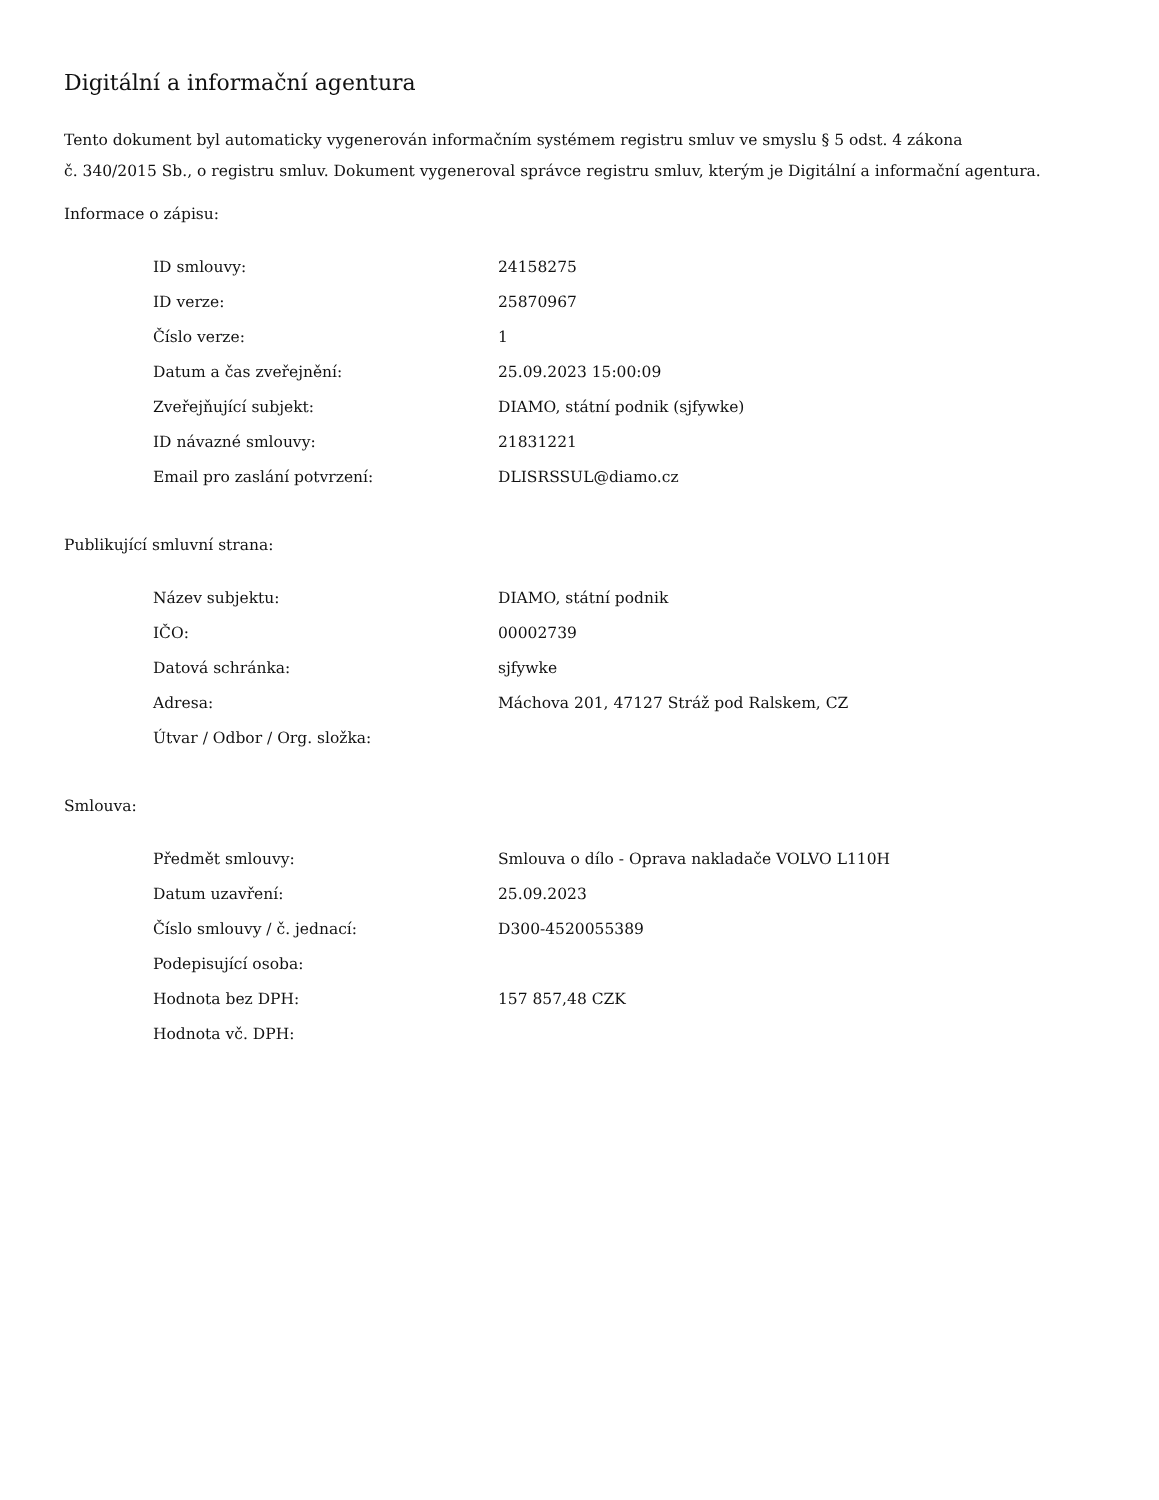Digitální a informační agentura
Tento dokument byl automaticky vygenerován informačním systémem registru smluv ve smyslu § 5 odst. 4 zákona
č. 340/2015 Sb., o registru smluv. Dokument vygeneroval správce registru smluv, kterým je Digitální a informační agentura.
Informace o zápisu:
| ID smlouvy: | 24158275 |
| ID verze: | 25870967 |
| Číslo verze: | 1 |
| Datum a čas zveřejnění: | 25.09.2023 15:00:09 |
| Zveřejňující subjekt: | DIAMO, státní podnik (sjfywke) |
| ID návazné smlouvy: | 21831221 |
| Email pro zaslání potvrzení: | DLISRSSUL@diamo.cz |
Publikující smluvní strana:
| Název subjektu: | DIAMO, státní podnik |
| IČO: | 00002739 |
| Datová schránka: | sjfywke |
| Adresa: | Máchova 201, 47127 Stráž pod Ralskem, CZ |
| Útvar / Odbor / Org. složka: | |
Smlouva:
| Předmět smlouvy: | Smlouva o dílo - Oprava nakladače VOLVO L110H |
| Datum uzavření: | 25.09.2023 |
| Číslo smlouvy / č. jednací: | D300-4520055389 |
| Podepisující osoba: | |
| Hodnota bez DPH: | 157 857,48 CZK |
| Hodnota vč. DPH: | |